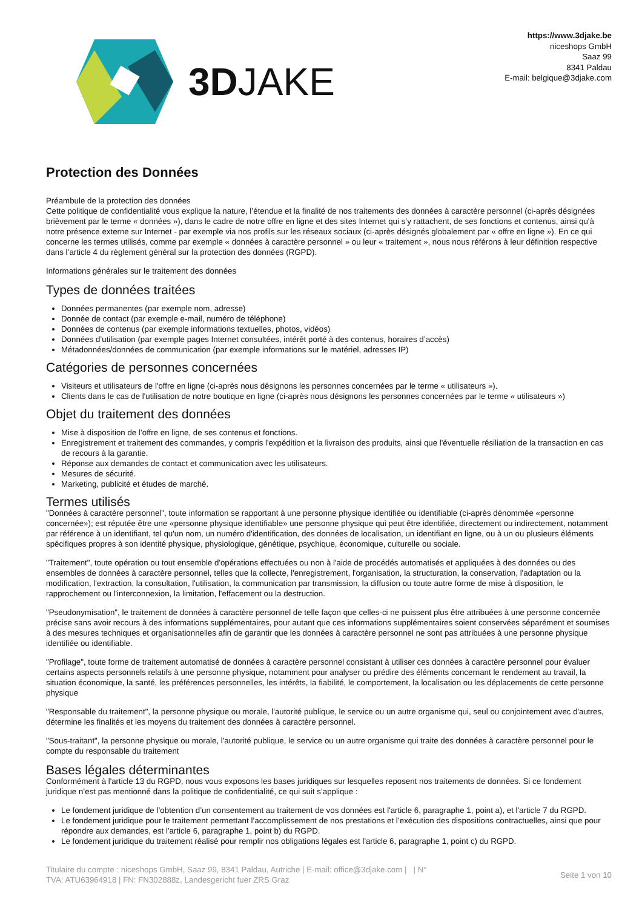3DJAKE
https://www.3djake.be
niceshops GmbH
Saaz 99
8341 Paldau
E-mail: belgique@3djake.com
Protection des Données
Préambule de la protection des données
Cette politique de confidentialité vous explique la nature, l’étendue et la finalité de nos traitements des données à caractère personnel (ci-après désignées brièvement par le terme « données »), dans le cadre de notre offre en ligne et des sites Internet qui s’y rattachent, de ses fonctions et contenus, ainsi qu'à notre présence externe sur Internet - par exemple via nos profils sur les réseaux sociaux (ci-après désignés globalement par « offre en ligne »). En ce qui concerne les termes utilisés, comme par exemple « données à caractère personnel » ou leur « traitement », nous nous référons à leur définition respective dans l’article 4 du règlement général sur la protection des données (RGPD).
Informations générales sur le traitement des données
Types de données traitées
Données permanentes (par exemple nom, adresse)
Donnée de contact (par exemple e-mail, numéro de téléphone)
Données de contenus (par exemple informations textuelles, photos, vidéos)
Données d’utilisation (par exemple pages Internet consultées, intérêt porté à des contenus, horaires d’accès)
Métadonnées/données de communication (par exemple informations sur le matériel, adresses IP)
Catégories de personnes concernées
Visiteurs et utilisateurs de l'offre en ligne (ci-après nous désignons les personnes concernées par le terme « utilisateurs »).
Clients dans le cas de l'utilisation de notre boutique en ligne (ci-après nous désignons les personnes concernées par le terme « utilisateurs »)
Objet du traitement des données
Mise à disposition de l’offre en ligne, de ses contenus et fonctions.
Enregistrement et traitement des commandes, y compris l'expédition et la livraison des produits, ainsi que l'éventuelle résiliation de la transaction en cas de recours à la garantie.
Réponse aux demandes de contact et communication avec les utilisateurs.
Mesures de sécurité.
Marketing, publicité et études de marché.
Termes utilisés
"Données à caractère personnel", toute information se rapportant à une personne physique identifiée ou identifiable (ci-après dénommée «personne concernée»); est réputée être une «personne physique identifiable» une personne physique qui peut être identifiée, directement ou indirectement, notamment par référence à un identifiant, tel qu'un nom, un numéro d'identification, des données de localisation, un identifiant en ligne, ou à un ou plusieurs éléments spécifiques propres à son identité physique, physiologique, génétique, psychique, économique, culturelle ou sociale.
"Traitement", toute opération ou tout ensemble d'opérations effectuées ou non à l'aide de procédés automatisés et appliquées à des données ou des ensembles de données à caractère personnel, telles que la collecte, l'enregistrement, l'organisation, la structuration, la conservation, l'adaptation ou la modification, l'extraction, la consultation, l'utilisation, la communication par transmission, la diffusion ou toute autre forme de mise à disposition, le rapprochement ou l'interconnexion, la limitation, l'effacement ou la destruction.
"Pseudonymisation", le traitement de données à caractère personnel de telle façon que celles-ci ne puissent plus être attribuées à une personne concernée précise sans avoir recours à des informations supplémentaires, pour autant que ces informations supplémentaires soient conservées séparément et soumises à des mesures techniques et organisationnelles afin de garantir que les données à caractère personnel ne sont pas attribuées à une personne physique identifiée ou identifiable.
"Profilage", toute forme de traitement automatisé de données à caractère personnel consistant à utiliser ces données à caractère personnel pour évaluer certains aspects personnels relatifs à une personne physique, notamment pour analyser ou prédire des éléments concernant le rendement au travail, la situation économique, la santé, les préférences personnelles, les intérêts, la fiabilité, le comportement, la localisation ou les déplacements de cette personne physique
"Responsable du traitement", la personne physique ou morale, l'autorité publique, le service ou un autre organisme qui, seul ou conjointement avec d'autres, détermine les finalités et les moyens du traitement des données à caractère personnel.
"Sous-traitant", la personne physique ou morale, l'autorité publique, le service ou un autre organisme qui traite des données à caractère personnel pour le compte du responsable du traitement
Bases légales déterminantes
Conformément à l'article 13 du RGPD, nous vous exposons les bases juridiques sur lesquelles reposent nos traitements de données. Si ce fondement juridique n’est pas mentionné dans la politique de confidentialité, ce qui suit s’applique :
Le fondement juridique de l’obtention d’un consentement au traitement de vos données est l'article 6, paragraphe 1, point a), et l'article 7 du RGPD.
Le fondement juridique pour le traitement permettant l’accomplissement de nos prestations et l’exécution des dispositions contractuelles, ainsi que pour répondre aux demandes, est l'article 6, paragraphe 1, point b) du RGPD.
Le fondement juridique du traitement réalisé pour remplir nos obligations légales est l'article 6, paragraphe 1, point c) du RGPD.
Titulaire du compte : niceshops GmbH, Saaz 99, 8341 Paldau, Autriche | E-mail: office@3djake.com | | N°
TVA: ATU63964918 | FN: FN302888z, Landesgericht fuer ZRS Graz
Seite 1 von 10